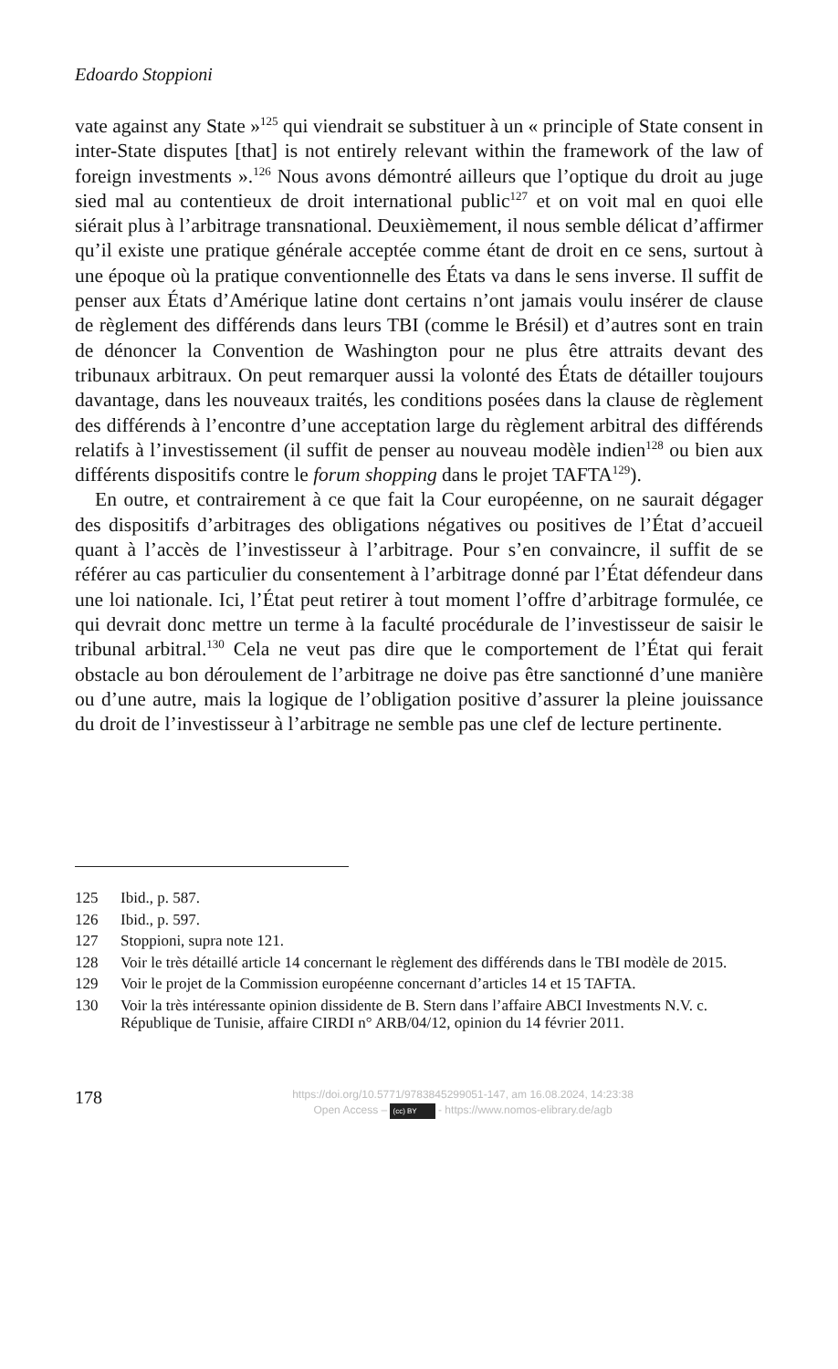Edoardo Stoppioni
vate against any State »<sup>125</sup> qui viendrait se substituer à un « principle of State consent in inter-State disputes [that] is not entirely relevant within the framework of the law of foreign investments ».<sup>126</sup> Nous avons démontré ailleurs que l’optique du droit au juge sied mal au contentieux de droit international public<sup>127</sup> et on voit mal en quoi elle siérait plus à l’arbitrage transnational. Deuxièmement, il nous semble délicat d’affirmer qu’il existe une pratique générale acceptée comme étant de droit en ce sens, surtout à une époque où la pratique conventionnelle des États va dans le sens inverse. Il suffit de penser aux États d’Amérique latine dont certains n’ont jamais voulu insérer de clause de règlement des différends dans leurs TBI (comme le Brésil) et d’autres sont en train de dénoncer la Convention de Washington pour ne plus être attraits devant des tribunaux arbitraux. On peut remarquer aussi la volonté des États de détailler toujours davantage, dans les nouveaux traités, les conditions posées dans la clause de règlement des différends à l’encontre d’une acceptation large du règlement arbitral des différends relatifs à l’investissement (il suffit de penser au nouveau modèle indien<sup>128</sup> ou bien aux différents dispositifs contre le forum shopping dans le projet TAFTA<sup>129</sup>).
En outre, et contrairement à ce que fait la Cour européenne, on ne saurait dégager des dispositifs d’arbitrages des obligations négatives ou positives de l’État d’accueil quant à l’accès de l’investisseur à l’arbitrage. Pour s’en convaincre, il suffit de se référer au cas particulier du consentement à l’arbitrage donné par l’État défendeur dans une loi nationale. Ici, l’État peut retirer à tout moment l’offre d’arbitrage formulée, ce qui devrait donc mettre un terme à la faculté procédurale de l’investisseur de saisir le tribunal arbitral.<sup>130</sup> Cela ne veut pas dire que le comportement de l’État qui ferait obstacle au bon déroulement de l’arbitrage ne doive pas être sanctionné d’une manière ou d’une autre, mais la logique de l’obligation positive d’assurer la pleine jouissance du droit de l’investisseur à l’arbitrage ne semble pas une clef de lecture pertinente.
125 Ibid., p. 587.
126 Ibid., p. 597.
127 Stoppioni, supra note 121.
128 Voir le très détaillé article 14 concernant le règlement des différends dans le TBI modèle de 2015.
129 Voir le projet de la Commission européenne concernant d’articles 14 et 15 TAFTA.
130 Voir la très intéressante opinion dissidente de B. Stern dans l’affaire ABCI Investments N.V. c. République de Tunisie, affaire CIRDI n° ARB/04/12, opinion du 14 février 2011.
178
https://doi.org/10.5771/9783845299051-147, am 16.08.2024, 14:23:38
Open Access – (cc) BY - https://www.nomos-elibrary.de/agb